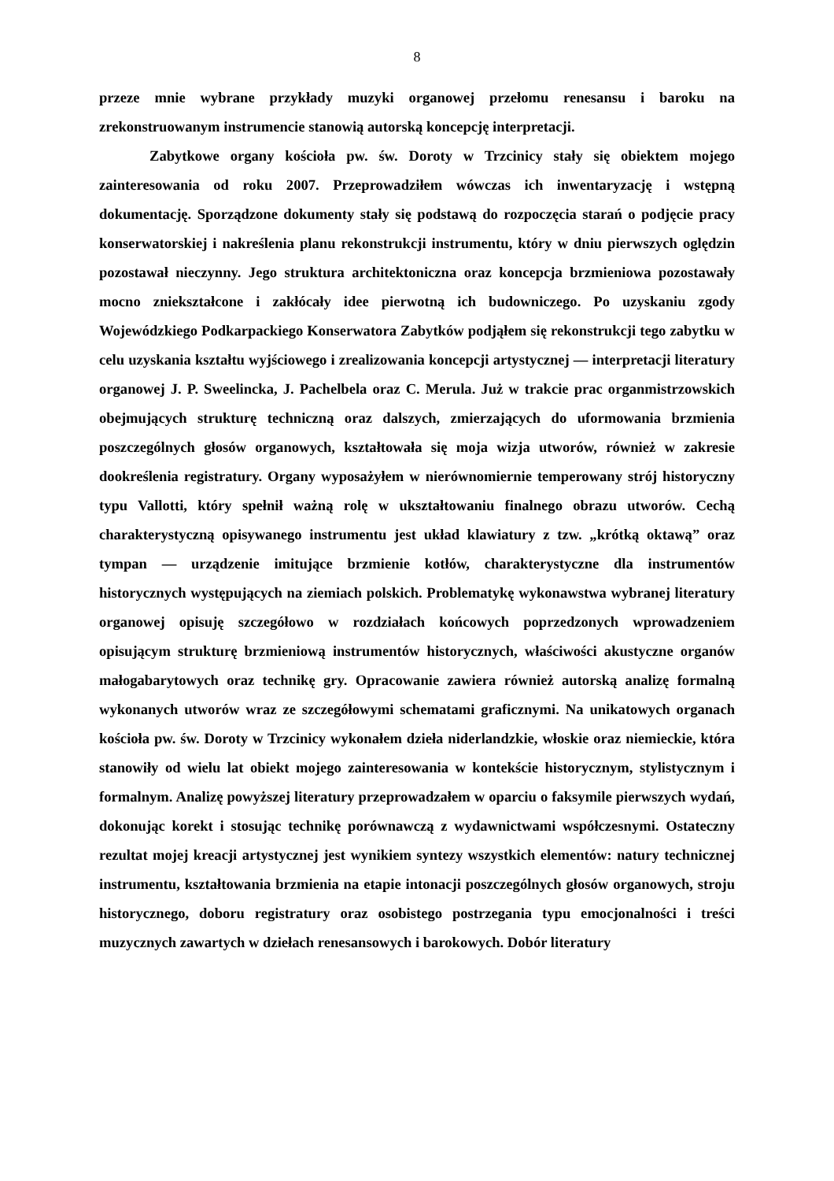8
przeze mnie wybrane przykłady muzyki organowej przełomu renesansu i baroku na zrekonstruowanym instrumencie stanowią autorską koncepcję interpretacji.
Zabytkowe organy kościoła pw. św. Doroty w Trzcinicy stały się obiektem mojego zainteresowania od roku 2007. Przeprowadziłem wówczas ich inwentaryzację i wstępną dokumentację. Sporządzone dokumenty stały się podstawą do rozpoczęcia starań o podjęcie pracy konserwatorskiej i nakreślenia planu rekonstrukcji instrumentu, który w dniu pierwszych oględzin pozostawał nieczynny. Jego struktura architektoniczna oraz koncepcja brzmieniowa pozostawały mocno zniekształcone i zakłócały idee pierwotną ich budowniczego. Po uzyskaniu zgody Wojewódzkiego Podkarpackiego Konserwatora Zabytków podjąłem się rekonstrukcji tego zabytku w celu uzyskania kształtu wyjściowego i zrealizowania koncepcji artystycznej — interpretacji literatury organowej J. P. Sweelincka, J. Pachelbela oraz C. Merula. Już w trakcie prac organmistrzowskich obejmujących strukturę techniczną oraz dalszych, zmierzających do uformowania brzmienia poszczególnych głosów organowych, kształtowała się moja wizja utworów, również w zakresie dookreślenia registratury. Organy wyposażyłem w nierównomiernie temperowany strój historyczny typu Vallotti, który spełnił ważną rolę w ukształtowaniu finalnego obrazu utworów. Cechą charakterystyczną opisywanego instrumentu jest układ klawiatury z tzw. „krótką oktawą” oraz tympan — urządzenie imitujące brzmienie kotłów, charakterystyczne dla instrumentów historycznych występujących na ziemiach polskich. Problematykę wykonawstwa wybranej literatury organowej opisuję szczegółowo w rozdziałach końcowych poprzedzonych wprowadzeniem opisującym strukturę brzmieniową instrumentów historycznych, właściwości akustyczne organów małogabarytowych oraz technikę gry. Opracowanie zawiera również autorską analizę formalną wykonanych utworów wraz ze szczegółowymi schematami graficznymi. Na unikatowych organach kościoła pw. św. Doroty w Trzcinicy wykonałem dzieła niderlandzkie, włoskie oraz niemieckie, która stanowiły od wielu lat obiekt mojego zainteresowania w kontekście historycznym, stylistycznym i formalnym. Analizę powyższej literatury przeprowadzałem w oparciu o faksymile pierwszych wydań, dokonując korekt i stosując technikę porównawczą z wydawnictwami współczesnymi. Ostateczny rezultat mojej kreacji artystycznej jest wynikiem syntezy wszystkich elementów: natury technicznej instrumentu, kształtowania brzmienia na etapie intonacji poszczególnych głosów organowych, stroju historycznego, doboru registratury oraz osobistego postrzegania typu emocjonalności i treści muzycznych zawartych w dziełach renesansowych i barokowych. Dobór literatury